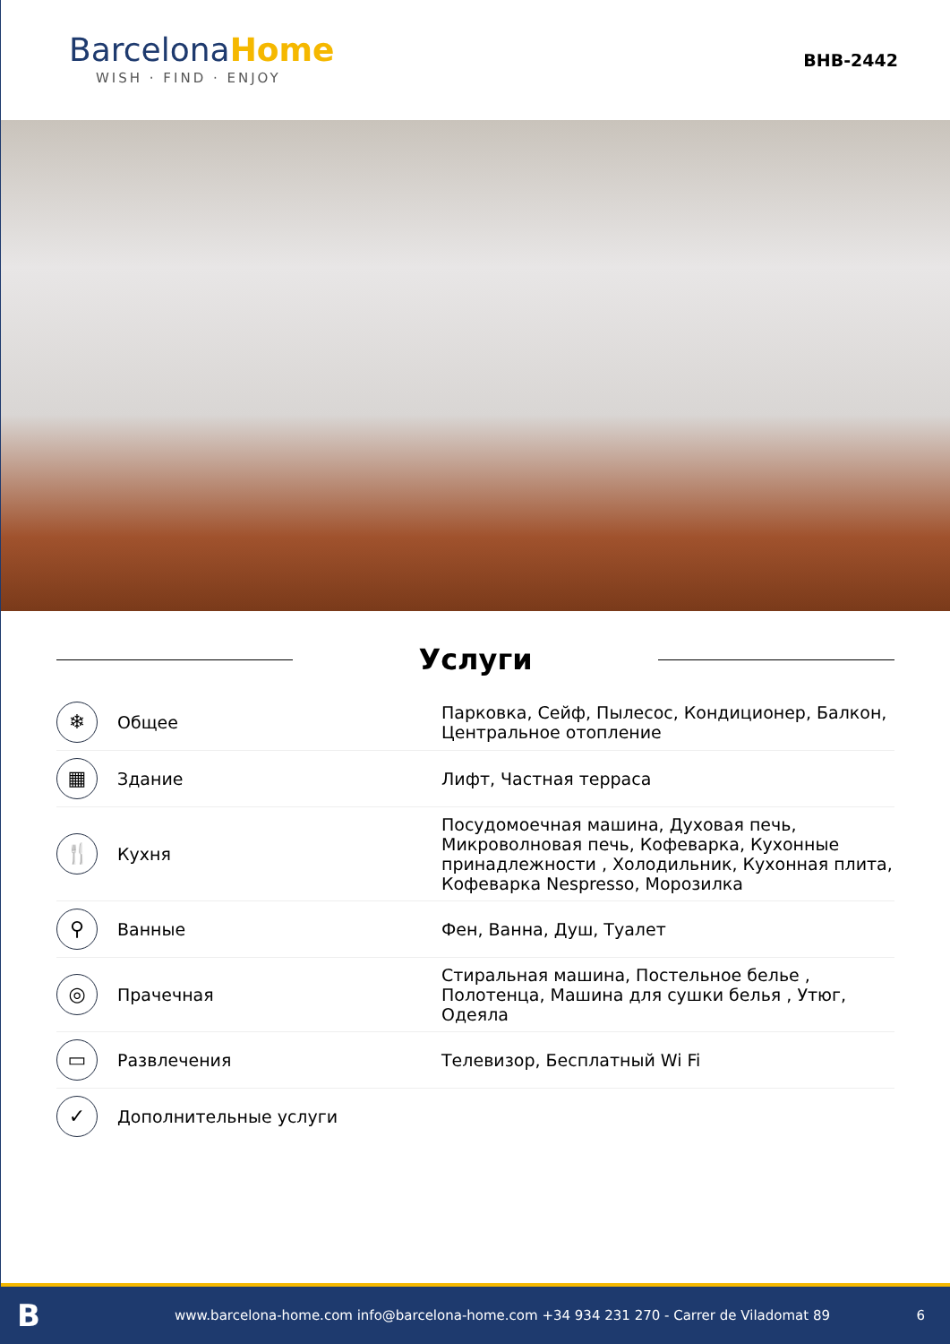BarcelonaHome
WISH · FIND · ENJOY
BHB-2442
Услуги
| ❄ | Общее | Парковка, Сейф, Пылесос, Кондиционер, Балкон, Центральное отопление |
| ▦ | Здание | Лифт, Частная терраса |
| 🍴 | Кухня | Посудомоечная машина, Духовая печь, Микроволновая печь, Кофеварка, Кухонные принадлежности , Холодильник, Кухонная плита, Кофеварка Nespresso, Морозилка |
| ⚲ | Ванные | Фен, Ванна, Душ, Туалет |
| ◎ | Прачечная | Стиральная машина, Постельное белье , Полотенца, Машина для сушки белья , Утюг, Одеяла |
| ▭ | Развлечения | Телевизор, Бесплатный Wi Fi |
| ✓ | Дополнительные услуги | |
Bwww.barcelona-home.com info@barcelona-home.com +34 934 231 270 - Carrer de Viladomat 89 6